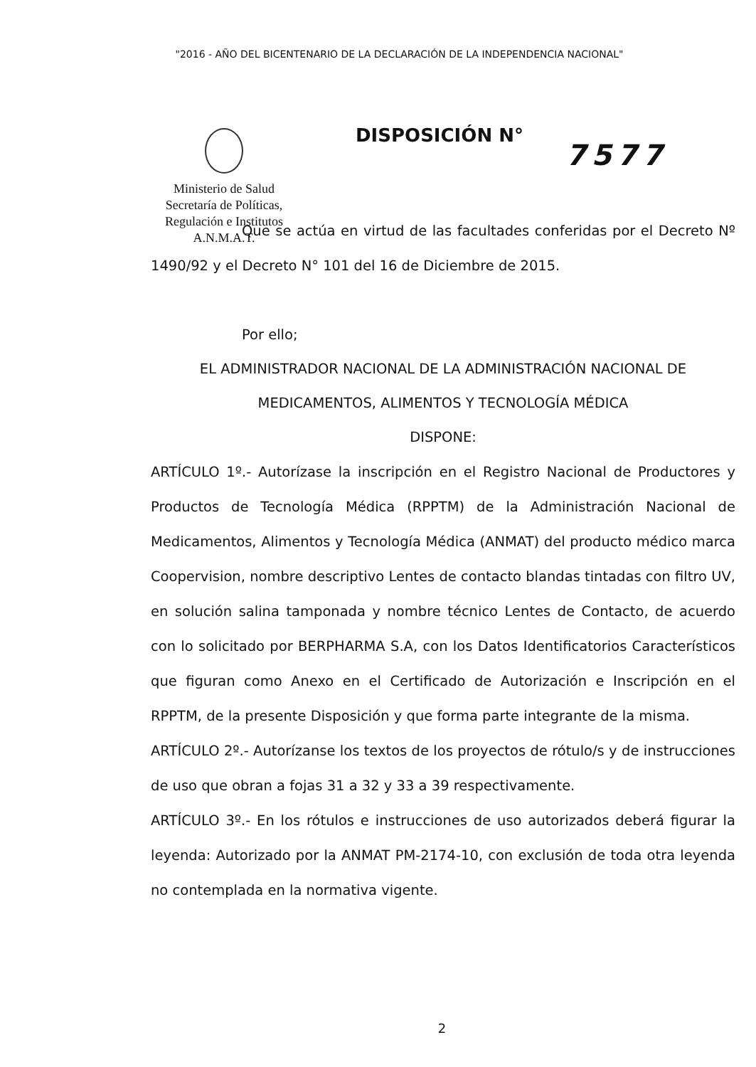"2016 - AÑO DEL BICENTENARIO DE LA DECLARACIÓN DE LA INDEPENDENCIA NACIONAL"
Ministerio de Salud
Secretaría de Políticas,
Regulación e Institutos
A.N.M.A.T.
DISPOSICIÓN N°
7577
Que se actúa en virtud de las facultades conferidas por el Decreto Nº 1490/92 y el Decreto N° 101 del 16 de Diciembre de 2015.
Por ello;
EL ADMINISTRADOR NACIONAL DE LA ADMINISTRACIÓN NACIONAL DE
MEDICAMENTOS, ALIMENTOS Y TECNOLOGÍA MÉDICA
DISPONE:
ARTÍCULO 1º.- Autorízase la inscripción en el Registro Nacional de Productores y Productos de Tecnología Médica (RPPTM) de la Administración Nacional de Medicamentos, Alimentos y Tecnología Médica (ANMAT) del producto médico marca Coopervision, nombre descriptivo Lentes de contacto blandas tintadas con filtro UV, en solución salina tamponada y nombre técnico Lentes de Contacto, de acuerdo con lo solicitado por BERPHARMA S.A, con los Datos Identificatorios Característicos que figuran como Anexo en el Certificado de Autorización e Inscripción en el RPPTM, de la presente Disposición y que forma parte integrante de la misma.
ARTÍCULO 2º.- Autorízanse los textos de los proyectos de rótulo/s y de instrucciones de uso que obran a fojas 31 a 32 y 33 a 39 respectivamente.
ARTÍCULO 3º.- En los rótulos e instrucciones de uso autorizados deberá figurar la leyenda: Autorizado por la ANMAT PM-2174-10, con exclusión de toda otra leyenda no contemplada en la normativa vigente.
2